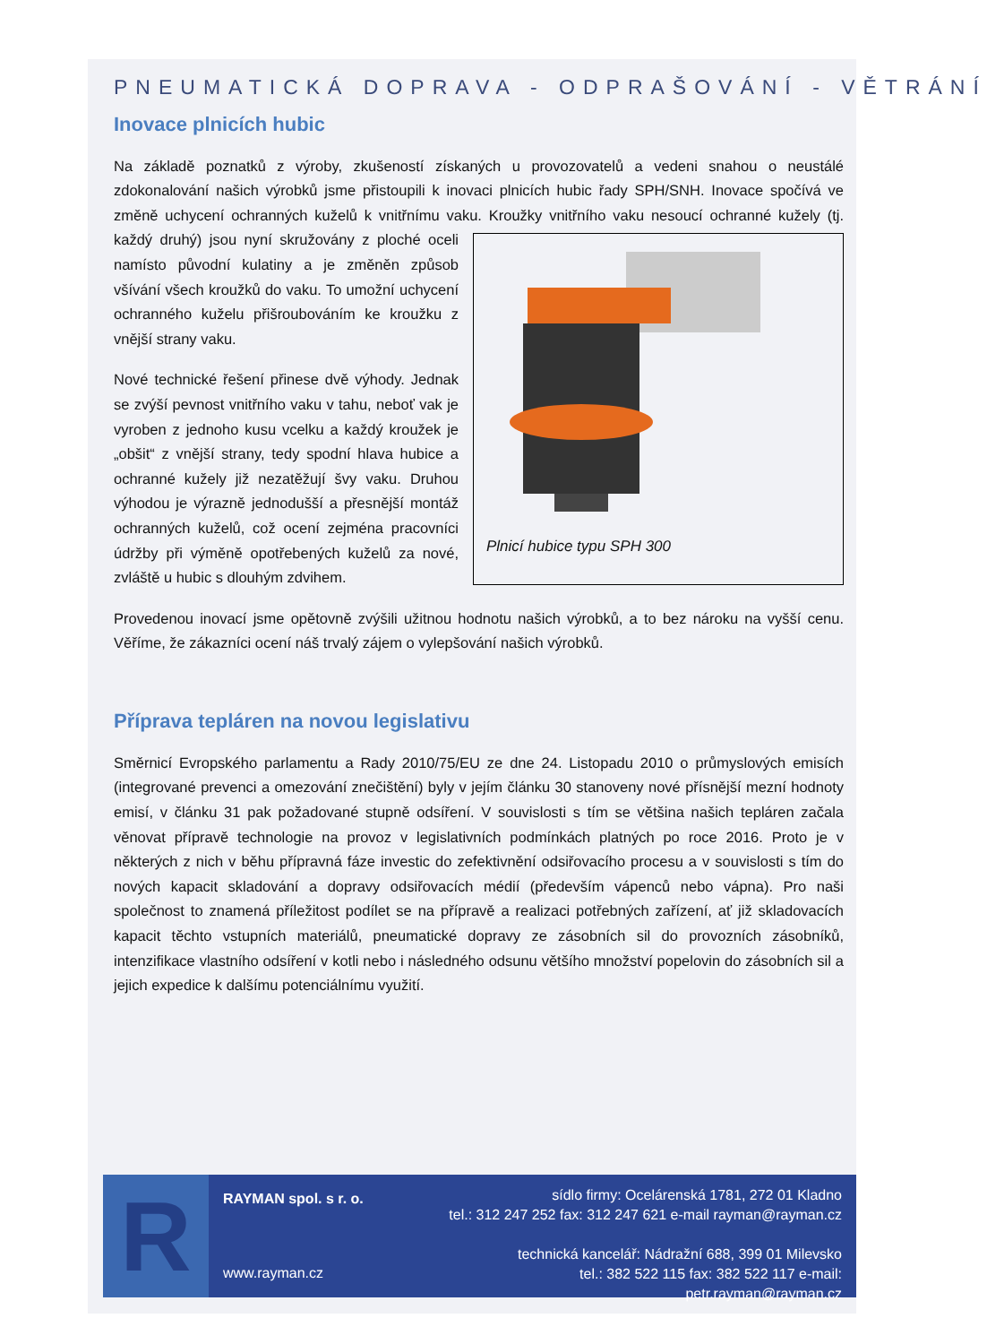PNEUMATICKÁ DOPRAVA - ODPRAŠOVÁNÍ - VĚTRÁNÍ
Inovace plnicích hubic
Na základě poznatků z výroby, zkušeností získaných u provozovatelů a vedeni snahou o neustálé zdokonalování našich výrobků jsme přistoupili k inovaci plnicích hubic řady SPH/SNH. Inovace spočívá ve změně uchycení ochranných kuželů k vnitřnímu vaku. Kroužky vnitřního vaku nesoucí ochranné Plnicí hubice typu SPH 300 kužely (tj. každý druhý) jsou nyní skružovány z ploché oceli namísto původní kulatiny a je změněn způsob všívání všech kroužků do vaku. To umožní uchycení ochranného kuželu přišroubováním ke kroužku z vnější strany vaku.
Nové technické řešení přinese dvě výhody. Jednak se zvýší pevnost vnitřního vaku v tahu, neboť vak je vyroben z jednoho kusu vcelku a každý kroužek je „obšit“ z vnější strany, tedy spodní hlava hubice a ochranné kužely již nezatěžují švy vaku. Druhou výhodou je výrazně jednodušší a přesnější montáž ochranných kuželů, což ocení zejména pracovníci údržby při výměně opotřebených kuželů za nové, zvláště u hubic s dlouhým zdvihem.
Provedenou inovací jsme opětovně zvýšili užitnou hodnotu našich výrobků, a to bez nároku na vyšší cenu. Věříme, že zákazníci ocení náš trvalý zájem o vylepšování našich výrobků.
Příprava tepláren na novou legislativu
Směrnicí Evropského parlamentu a Rady 2010/75/EU ze dne 24. Listopadu 2010 o průmyslových emisích (integrované prevenci a omezování znečištění) byly v jejím článku 30 stanoveny nové přísnější mezní hodnoty emisí, v článku 31 pak požadované stupně odsíření. V souvislosti s tím se většina našich tepláren začala věnovat přípravě technologie na provoz v legislativních podmínkách platných po roce 2016. Proto je v některých z nich v běhu přípravná fáze investic do zefektivnění odsiřovacího procesu a v souvislosti s tím do nových kapacit skladování a dopravy odsiřovacích médií (především vápenců nebo vápna). Pro naši společnost to znamená příležitost podílet se na přípravě a realizaci potřebných zařízení, ať již skladovacích kapacit těchto vstupních materiálů, pneumatické dopravy ze zásobních sil do provozních zásobníků, intenzifikace vlastního odsíření v kotli nebo i následného odsunu většího množství popelovin do zásobních sil a jejich expedice k dalšímu potenciálnímu využití.
R
RAYMAN spol. s r. o.
www.rayman.cz
sídlo firmy: Ocelárenská 1781, 272 01 Kladno
tel.: 312 247 252 fax: 312 247 621 e-mail rayman@rayman.cz
technická kancelář: Nádražní 688, 399 01 Milevsko
tel.: 382 522 115 fax: 382 522 117 e-mail: petr.rayman@rayman.cz